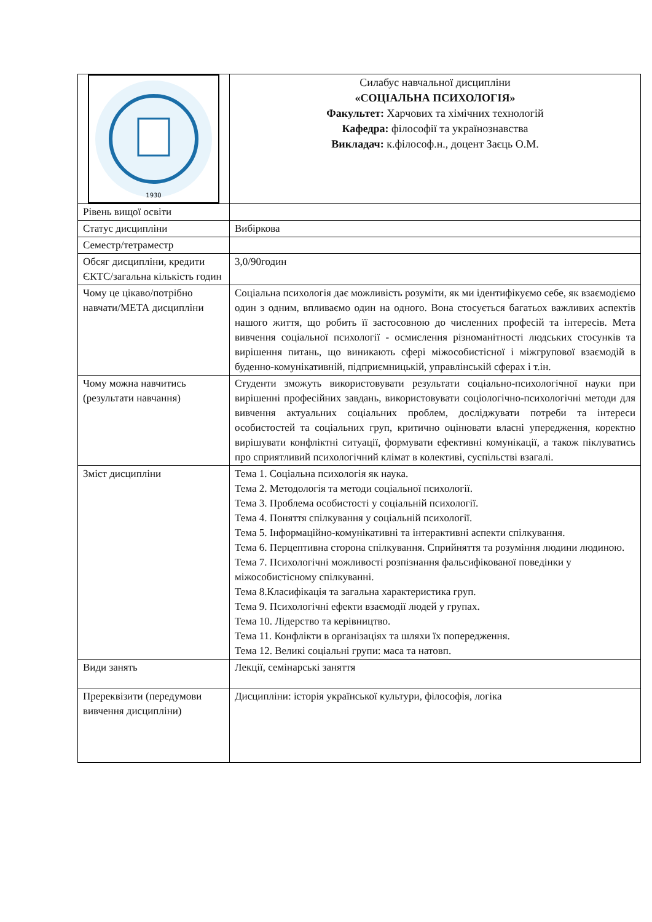| 1930 | Силабус навчальної дисципліни «СОЦІАЛЬНА ПСИХОЛОГІЯ» Факультет: Харчових та хімічних технологій Кафедра: філософії та українознавства Викладач: к.філософ.н., доцент Заєць О.М. |
| Рівень вищої освіти | |
| Статус дисципліни | Вибіркова |
| Семестр/тетраместр | |
| Обсяг дисципліни, кредити ЄКТС/загальна кількість годин | 3,0/90годин |
| Чому це цікаво/потрібно навчати/МЕТА дисципліни | Соціальна психологія дає можливість розуміти, як ми ідентифікуємо себе, як взаємодіємо один з одним, впливаємо один на одного. Вона стосується багатьох важливих аспектів нашого життя, що робить її застосовною до численних професій та інтересів. Мета вивчення соціальної психології - осмислення різноманітності людських стосунків та вирішення питань, що виникають сфері міжособистісної і міжгрупової взаємодій в буденно-комунікативній, підприємницькій, управлінській сферах і т.ін. |
| Чому можна навчитись (результати навчання) | Студенти зможуть використовувати результати соціально-психологічної науки при вирішенні професійних завдань, використовувати соціологічно-психологічні методи для вивчення актуальних соціальних проблем, досліджувати потреби та інтереси особистостей та соціальних груп, критично оцінювати власні упередження, коректно вирішувати конфліктні ситуації, формувати ефективні комунікації, а також піклуватись про сприятливий психологічний клімат в колективі, суспільстві взагалі. |
| Зміст дисципліни | Тема 1. Соціальна психологія як наука. Тема 2. Методологія та методи соціальної психології. Тема 3. Проблема особистості у соціальній психології. Тема 4. Поняття спілкування у соціальній психології. Тема 5. Інформаційно-комунікативні та інтерактивні аспекти спілкування. Тема 6. Перцептивна сторона спілкування. Сприйняття та розуміння людини людиною. Тема 7. Психологічні можливості розпізнання фальсифікованої поведінки у міжособистісному спілкуванні. Тема 8.Класифікація та загальна характеристика груп. Тема 9. Психологічні ефекти взаємодії людей у групах. Тема 10. Лідерство та керівництво. Тема 11. Конфлікти в організаціях та шляхи їх попередження. Тема 12. Великі соціальні групи: маса та натовп. |
| Види занять | Лекції, семінарські заняття |
| Пререквізити (передумови вивчення дисципліни) | Дисципліни: історія української культури, філософія, логіка |